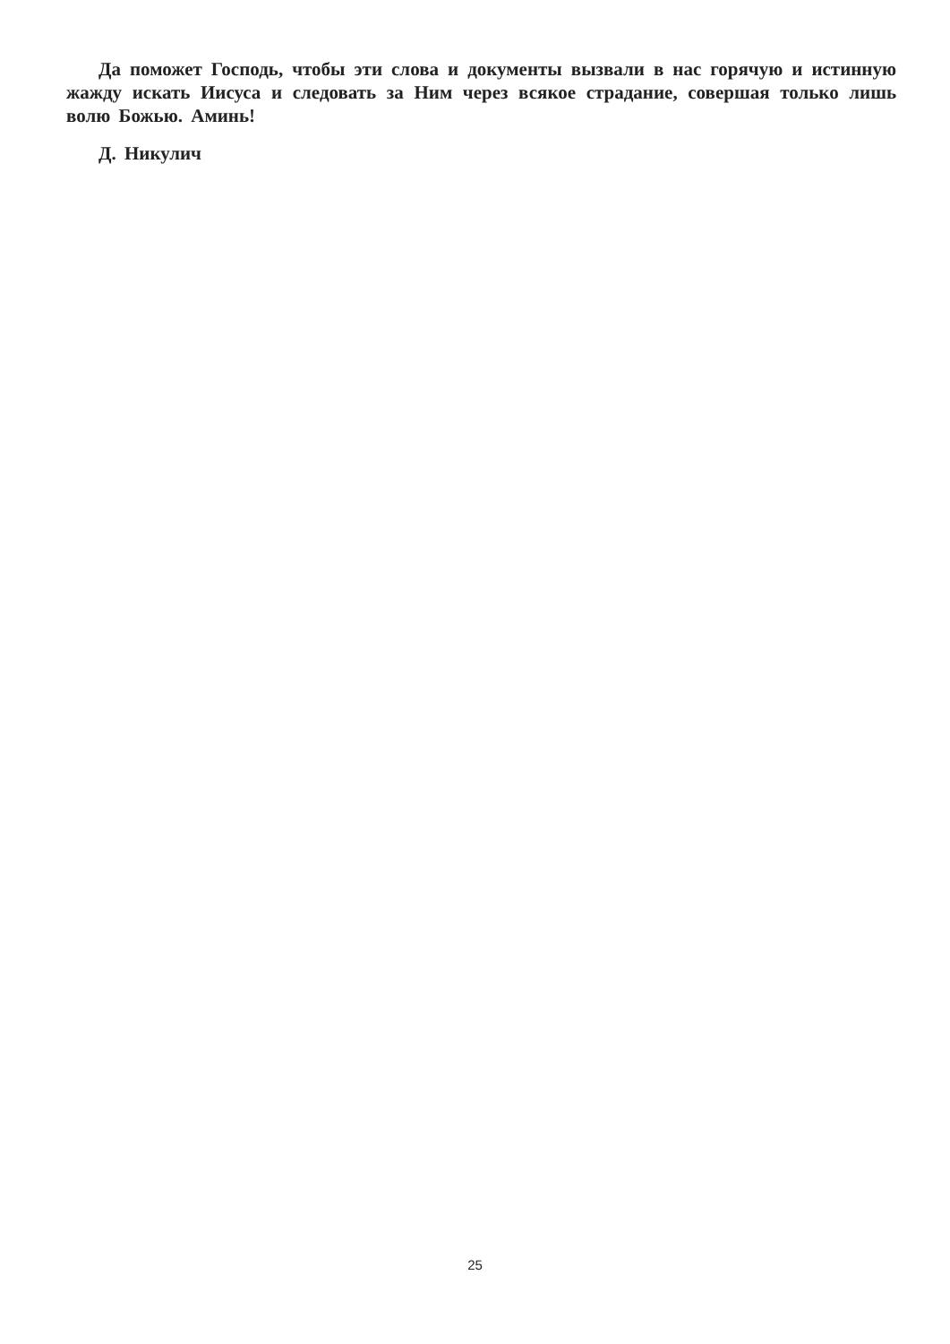Да поможет Господь, чтобы эти слова и документы вызвали в нас горячую и истинную жажду искать Иисуса и следовать за Ним через всякое страдание, совершая только лишь волю Божью. Аминь!
Д. Никулич
25